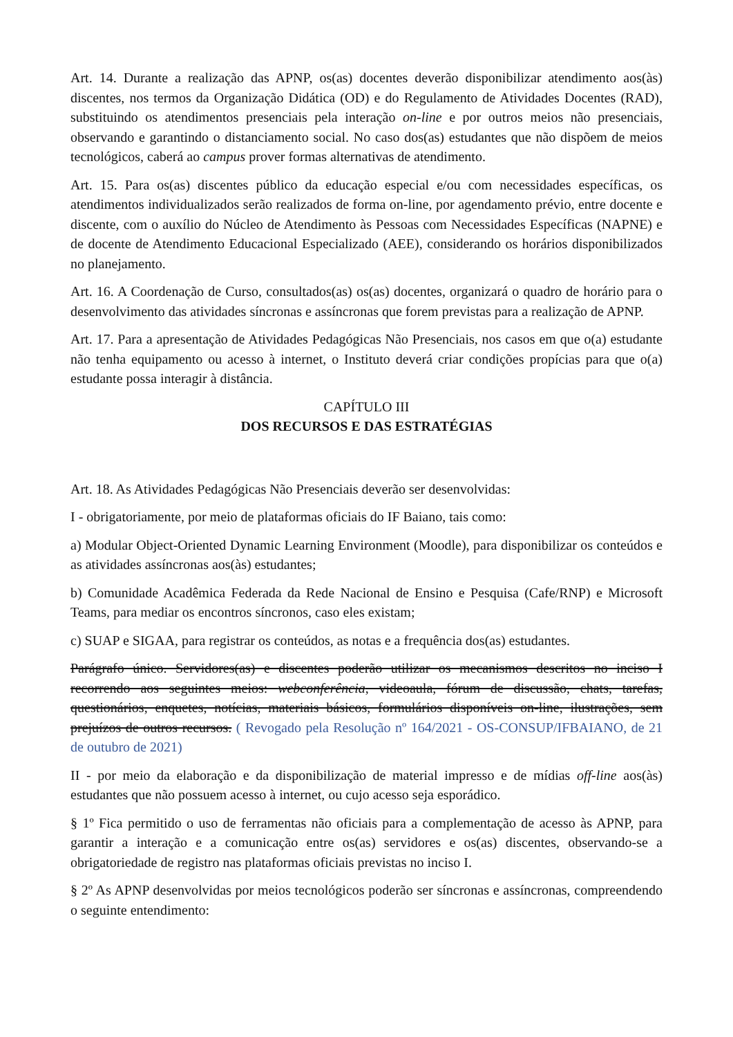Art. 14. Durante a realização das APNP, os(as) docentes deverão disponibilizar atendimento aos(às) discentes, nos termos da Organização Didática (OD) e do Regulamento de Atividades Docentes (RAD), substituindo os atendimentos presenciais pela interação on-line e por outros meios não presenciais, observando e garantindo o distanciamento social. No caso dos(as) estudantes que não dispõem de meios tecnológicos, caberá ao campus prover formas alternativas de atendimento.
Art. 15. Para os(as) discentes público da educação especial e/ou com necessidades específicas, os atendimentos individualizados serão realizados de forma on-line, por agendamento prévio, entre docente e discente, com o auxílio do Núcleo de Atendimento às Pessoas com Necessidades Específicas (NAPNE) e de docente de Atendimento Educacional Especializado (AEE), considerando os horários disponibilizados no planejamento.
Art. 16. A Coordenação de Curso, consultados(as) os(as) docentes, organizará o quadro de horário para o desenvolvimento das atividades síncronas e assíncronas que forem previstas para a realização de APNP.
Art. 17. Para a apresentação de Atividades Pedagógicas Não Presenciais, nos casos em que o(a) estudante não tenha equipamento ou acesso à internet, o Instituto deverá criar condições propícias para que o(a) estudante possa interagir à distância.
CAPÍTULO III
DOS RECURSOS E DAS ESTRATÉGIAS
Art. 18. As Atividades Pedagógicas Não Presenciais deverão ser desenvolvidas:
I - obrigatoriamente, por meio de plataformas oficiais do IF Baiano, tais como:
a) Modular Object-Oriented Dynamic Learning Environment (Moodle), para disponibilizar os conteúdos e as atividades assíncronas aos(às) estudantes;
b) Comunidade Acadêmica Federada da Rede Nacional de Ensino e Pesquisa (Cafe/RNP) e Microsoft Teams, para mediar os encontros síncronos, caso eles existam;
c) SUAP e SIGAA, para registrar os conteúdos, as notas e a frequência dos(as) estudantes.
Parágrafo único. Servidores(as) e discentes poderão utilizar os mecanismos descritos no inciso I recorrendo aos seguintes meios: webconferência, videoaula, fórum de discussão, chats, tarefas, questionários, enquetes, notícias, materiais básicos, formulários disponíveis on-line, ilustrações, sem prejuízos de outros recursos. ( Revogado pela Resolução nº 164/2021 - OS-CONSUP/IFBAIANO, de 21 de outubro de 2021)
II - por meio da elaboração e da disponibilização de material impresso e de mídias off-line aos(às) estudantes que não possuem acesso à internet, ou cujo acesso seja esporádico.
§ 1º Fica permitido o uso de ferramentas não oficiais para a complementação de acesso às APNP, para garantir a interação e a comunicação entre os(as) servidores e os(as) discentes, observando-se a obrigatoriedade de registro nas plataformas oficiais previstas no inciso I.
§ 2º As APNP desenvolvidas por meios tecnológicos poderão ser síncronas e assíncronas, compreendendo o seguinte entendimento: